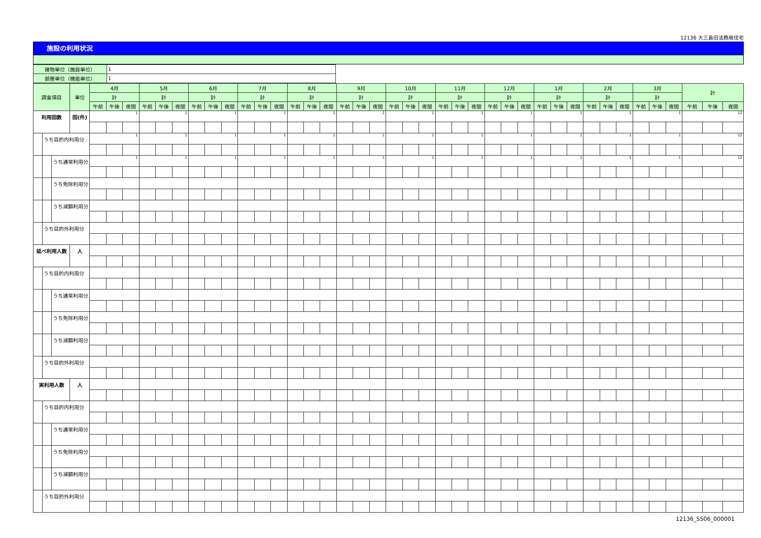12136 大三島旧法務局住宅
施設の利用状況
| 建物単位（施設単位） | 1 | |
| 部屋単位（機能単位） | 1 | |
| 調査項目 | | | 単位 | 4月 | | | 5月 | | | 6月 | | | 7月 | | | 8月 | | | 9月 | | | 10月 | | | 11月 | | | 12月 | | | 1月 | | | 2月 | | | 3月 | | | 計 | | |
| --- | --- | --- | --- | --- | --- | --- | --- | --- | --- | --- | --- | --- | --- | --- | --- | --- | --- | --- | --- | --- | --- | --- | --- | --- | --- | --- | --- | --- | --- | --- | --- | --- | --- | --- | --- | --- | --- | --- | --- | --- | --- | --- |
| | | | | 計 | | | 計 | | | 計 | | | 計 | | | 計 | | | 計 | | | 計 | | | 計 | | | 計 | | | 計 | | | 計 | | | 計 | | | | | |
| | | | | 午前 | 午後 | 夜間 | 午前 | 午後 | 夜間 | 午前 | 午後 | 夜間 | 午前 | 午後 | 夜間 | 午前 | 午後 | 夜間 | 午前 | 午後 | 夜間 | 午前 | 午後 | 夜間 | 午前 | 午後 | 夜間 | 午前 | 午後 | 夜間 | 午前 | 午後 | 夜間 | 午前 | 午後 | 夜間 | 午前 | 午後 | 夜間 | 午前 | 午後 | 夜間 |
| 利用回数 | | | 回(件) | 1 | | | 1 | | | 1 | | | 1 | | | 1 | | | 1 | | | 1 | | | 1 | | | 1 | | | 1 | | | 1 | | | 1 | | | 12 | | |
| | うち目的内利用分 | | | 1 | | | 1 | | | 1 | | | 1 | | | 1 | | | 1 | | | 1 | | | 1 | | | 1 | | | 1 | | | 1 | | | 1 | | | 12 | | |
| | | うち通常利用分 | | 1 | | | 1 | | | 1 | | | 1 | | | 1 | | | 1 | | | 1 | | | 1 | | | 1 | | | 1 | | | 1 | | | 1 | | | 12 | | |
| | | うち免除利用分 | | | | | | | | | | | | | | | | | | | | | | | | | | | | | | | | | | | | | | | | |
| | | うち減額利用分 | | | | | | | | | | | | | | | | | | | | | | | | | | | | | | | | | | | | | | | | |
| | うち目的外利用分 | | | | | | | | | | | | | | | | | | | | | | | | | | | | | | | | | | | | | | | | | |
| 延べ利用人数 | | | 人 | | | | | | | | | | | | | | | | | | | | | | | | | | | | | | | | | | | | | | | |
| | うち目的内利用分 | | | | | | | | | | | | | | | | | | | | | | | | | | | | | | | | | | | | | | | | | |
| | | うち通常利用分 | | | | | | | | | | | | | | | | | | | | | | | | | | | | | | | | | | | | | | | | |
| | | うち免除利用分 | | | | | | | | | | | | | | | | | | | | | | | | | | | | | | | | | | | | | | | | |
| | | うち減額利用分 | | | | | | | | | | | | | | | | | | | | | | | | | | | | | | | | | | | | | | | | |
| | うち目的外利用分 | | | | | | | | | | | | | | | | | | | | | | | | | | | | | | | | | | | | | | | | | |
| 実利用人数 | | | 人 | | | | | | | | | | | | | | | | | | | | | | | | | | | | | | | | | | | | | | | |
| | うち目的内利用分 | | | | | | | | | | | | | | | | | | | | | | | | | | | | | | | | | | | | | | | | | |
| | | うち通常利用分 | | | | | | | | | | | | | | | | | | | | | | | | | | | | | | | | | | | | | | | | |
| | | うち免除利用分 | | | | | | | | | | | | | | | | | | | | | | | | | | | | | | | | | | | | | | | | |
| | | うち減額利用分 | | | | | | | | | | | | | | | | | | | | | | | | | | | | | | | | | | | | | | | | |
| | うち目的外利用分 | | | | | | | | | | | | | | | | | | | | | | | | | | | | | | | | | | | | | | | | | |
12136_SS06_000001